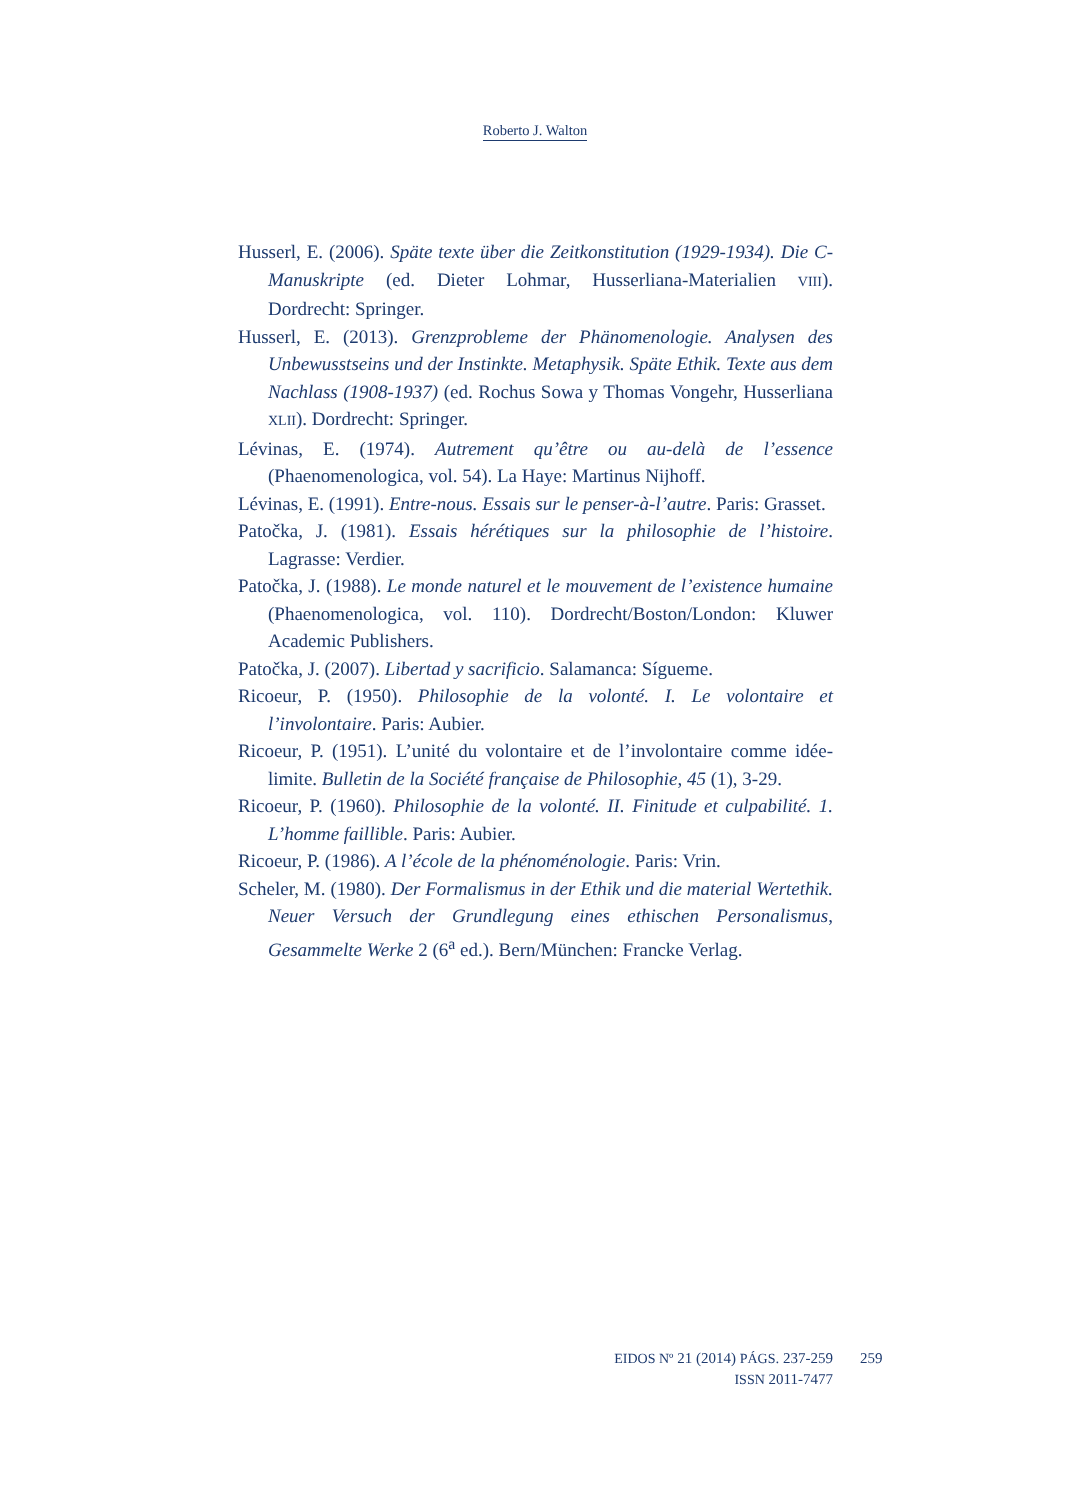Roberto J. Walton
Husserl, E. (2006). Späte texte über die Zeitkonstitution (1929-1934). Die C-Manuskripte (ed. Dieter Lohmar, Husserliana-Materialien VIII). Dordrecht: Springer.
Husserl, E. (2013). Grenzprobleme der Phänomenologie. Analysen des Unbewusstseins und der Instinkte. Metaphysik. Späte Ethik. Texte aus dem Nachlass (1908-1937) (ed. Rochus Sowa y Thomas Vongehr, Husserliana XLII). Dordrecht: Springer.
Lévinas, E. (1974). Autrement qu’être ou au-delà de l’essence (Phaenomenologica, vol. 54). La Haye: Martinus Nijhoff.
Lévinas, E. (1991). Entre-nous. Essais sur le penser-à-l’autre. Paris: Grasset.
Patočka, J. (1981). Essais hérétiques sur la philosophie de l’histoire. Lagrasse: Verdier.
Patočka, J. (1988). Le monde naturel et le mouvement de l’existence humaine (Phaenomenologica, vol. 110). Dordrecht/Boston/London: Kluwer Academic Publishers.
Patočka, J. (2007). Libertad y sacrificio. Salamanca: Sígueme.
Ricoeur, P. (1950). Philosophie de la volonté. I. Le volontaire et l’involontaire. Paris: Aubier.
Ricoeur, P. (1951). L’unité du volontaire et de l’involontaire comme idée-limite. Bulletin de la Société française de Philosophie, 45 (1), 3-29.
Ricoeur, P. (1960). Philosophie de la volonté. II. Finitude et culpabilité. 1. L’homme faillible. Paris: Aubier.
Ricoeur, P. (1986). A l’école de la phénoménologie. Paris: Vrin.
Scheler, M. (1980). Der Formalismus in der Ethik und die material Wertethik. Neuer Versuch der Grundlegung eines ethischen Personalismus, Gesammelte Werke 2 (6<sup>a</sup> ed.). Bern/München: Francke Verlag.
EIDOS Nº 21 (2014) PÁGS. 237-259
ISSN 2011-7477
259